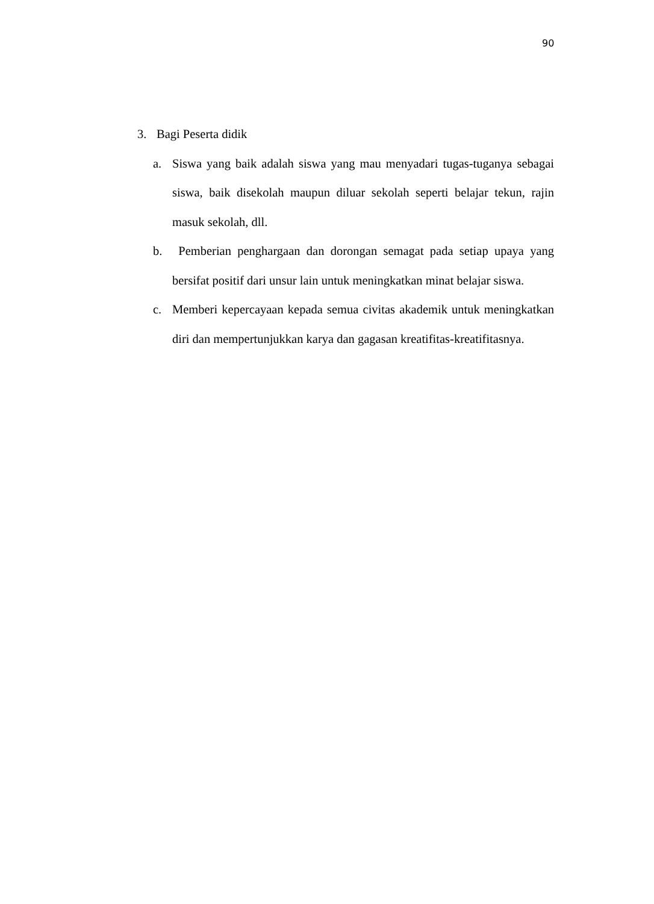90
3. Bagi Peserta didik
a. Siswa yang baik adalah siswa yang mau menyadari tugas-tuganya sebagai siswa, baik disekolah maupun diluar sekolah seperti belajar tekun, rajin masuk sekolah, dll.
b. Pemberian penghargaan dan dorongan semagat pada setiap upaya yang bersifat positif dari unsur lain untuk meningkatkan minat belajar siswa.
c. Memberi kepercayaan kepada semua civitas akademik untuk meningkatkan diri dan mempertunjukkan karya dan gagasan kreatifitas-kreatifitasnya.